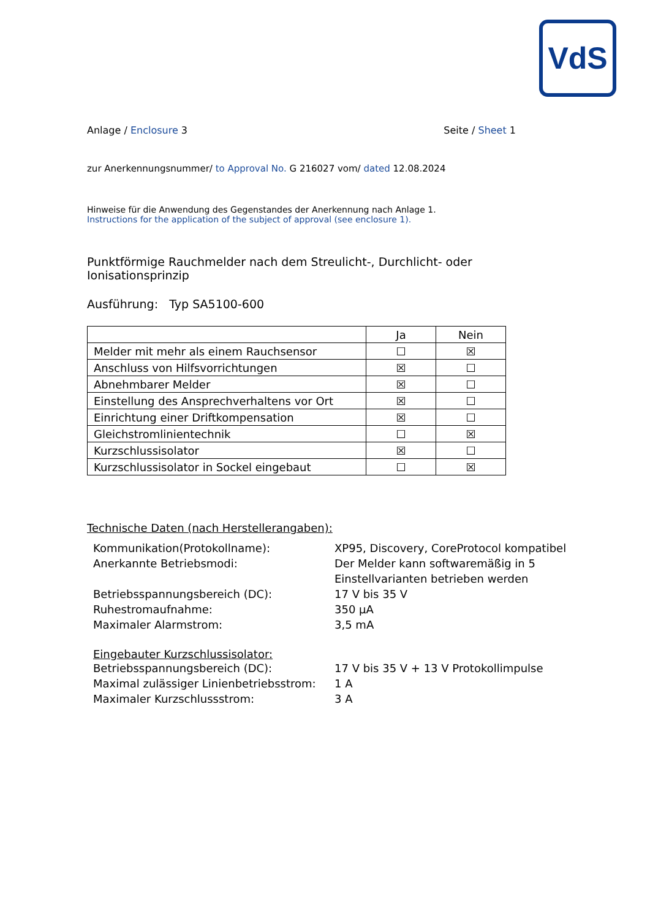VdS
Anlage / Enclosure 3 Seite / Sheet 1
zur Anerkennungsnummer/ to Approval No. G 216027 vom/ dated 12.08.2024
Hinweise für die Anwendung des Gegenstandes der Anerkennung nach Anlage 1.
Instructions for the application of the subject of approval (see enclosure 1).
Punktförmige Rauchmelder nach dem Streulicht-, Durchlicht- oder Ionisationsprinzip
Ausführung: Typ SA5100-600
| | Ja | Nein |
| Melder mit mehr als einem Rauchsensor | ☐ | ☒ |
| Anschluss von Hilfsvorrichtungen | ☒ | ☐ |
| Abnehmbarer Melder | ☒ | ☐ |
| Einstellung des Ansprechverhaltens vor Ort | ☒ | ☐ |
| Einrichtung einer Driftkompensation | ☒ | ☐ |
| Gleichstromlinientechnik | ☐ | ☒ |
| Kurzschlussisolator | ☒ | ☐ |
| Kurzschlussisolator in Sockel eingebaut | ☐ | ☒ |
Technische Daten (nach Herstellerangaben):
Kommunikation(Protokollname): XP95, Discovery, CoreProtocol kompatibel Anerkannte Betriebsmodi: Der Melder kann softwaremäßig in 5 Einstellvarianten betrieben werden Betriebsspannungsbereich (DC): 17 V bis 35 V Ruhestromaufnahme: 350 µA Maximaler Alarmstrom: 3,5 mA
Eingebauter Kurzschlussisolator:
Betriebsspannungsbereich (DC): 17 V bis 35 V + 13 V Protokollimpulse Maximal zulässiger Linienbetriebsstrom: 1 A Maximaler Kurzschlussstrom: 3 A